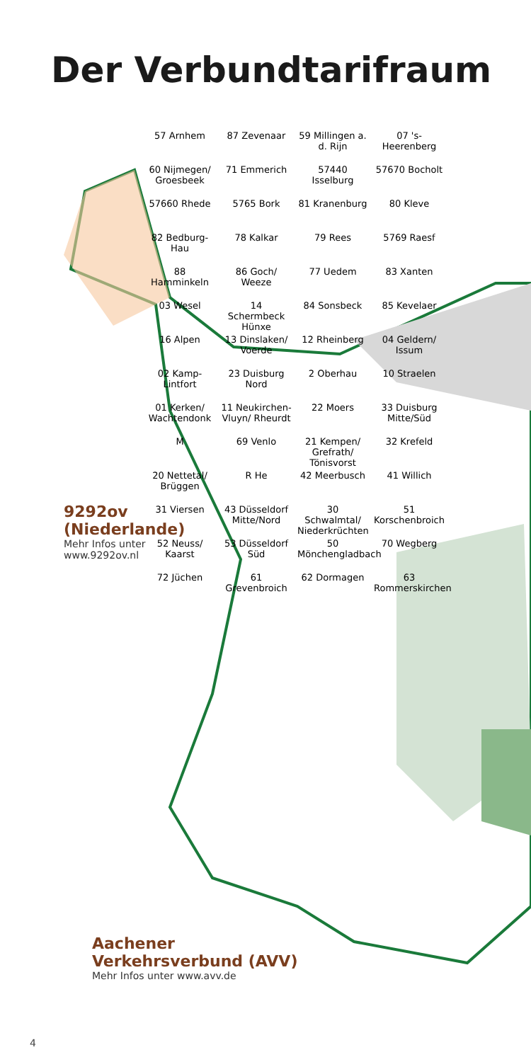Der Verbundtarifraum
9292ov
(Niederlande)
Mehr Infos unter
www.9292ov.nl
57 Arnhem
87 Zevenaar
59 Millingen a. d. Rijn
07 's-Heerenberg
60 Nijmegen/ Groesbeek
71 Emmerich
57440 Isselburg
57670 Bocholt
57660 Rhede
5765 Bork
81 Kranenburg
80 Kleve
82 Bedburg-Hau
78 Kalkar
79 Rees
5769 Raesf
88 Hamminkeln
86 Goch/ Weeze
77 Uedem
83 Xanten
03 Wesel
14 Schermbeck Hünxe
84 Sonsbeck
85 Kevelaer
16 Alpen
13 Dinslaken/ Voerde
12 Rheinberg
04 Geldern/ Issum
02 Kamp-Lintfort
23 Duisburg Nord
2 Oberhau
10 Straelen
01 Kerken/ Wachtendonk
11 Neukirchen-Vluyn/ Rheurdt
22 Moers
33 Duisburg Mitte/Süd
M
69 Venlo
21 Kempen/ Grefrath/ Tönisvorst
32 Krefeld
20 Nettetal/ Brüggen
R He
42 Meerbusch
41 Willich
31 Viersen
43 Düsseldorf Mitte/Nord
30 Schwalmtal/ Niederkrüchten
51 Korschenbroich
52 Neuss/ Kaarst
53 Düsseldorf Süd
50 Mönchengladbach
70 Wegberg
72 Jüchen
61 Grevenbroich
62 Dormagen
63 Rommerskirchen
Aachener
Verkehrsverbund (AVV)
Mehr Infos unter www.avv.de
4